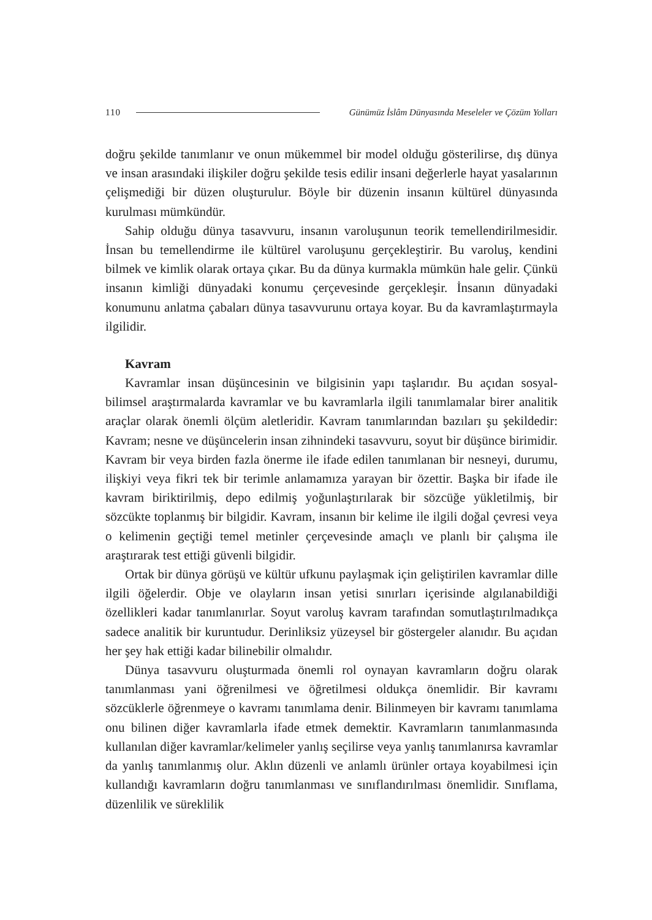110 Günümüz İslâm Dünyasında Meseleler ve Çözüm Yolları
doğru şekilde tanımlanır ve onun mükemmel bir model olduğu gösterilirse, dış dünya ve insan arasındaki ilişkiler doğru şekilde tesis edilir insani değerlerle hayat yasalarının çelişmediği bir düzen oluşturulur. Böyle bir düzenin insanın kültürel dünyasında kurulması mümkündür.
Sahip olduğu dünya tasavvuru, insanın varoluşunun teorik temellendirilmesidir. İnsan bu temellendirme ile kültürel varoluşunu gerçekleştirir. Bu varoluş, kendini bilmek ve kimlik olarak ortaya çıkar. Bu da dünya kurmakla mümkün hale gelir. Çünkü insanın kimliği dünyadaki konumu çerçevesinde gerçekleşir. İnsanın dünyadaki konumunu anlatma çabaları dünya tasavvurunu ortaya koyar. Bu da kavramlaştırmayla ilgilidir.
Kavram
Kavramlar insan düşüncesinin ve bilgisinin yapı taşlarıdır. Bu açıdan sosyal-bilimsel araştırmalarda kavramlar ve bu kavramlarla ilgili tanımlamalar birer analitik araçlar olarak önemli ölçüm aletleridir. Kavram tanımlarından bazıları şu şekildedir: Kavram; nesne ve düşüncelerin insan zihnindeki tasavvuru, soyut bir düşünce birimidir. Kavram bir veya birden fazla önerme ile ifade edilen tanımlanan bir nesneyi, durumu, ilişkiyi veya fikri tek bir terimle anlamamıza yarayan bir özettir. Başka bir ifade ile kavram biriktirilmiş, depo edilmiş yoğunlaştırılarak bir sözcüğe yükletilmiş, bir sözcükte toplanmış bir bilgidir. Kavram, insanın bir kelime ile ilgili doğal çevresi veya o kelimenin geçtiği temel metinler çerçevesinde amaçlı ve planlı bir çalışma ile araştırarak test ettiği güvenli bilgidir.
Ortak bir dünya görüşü ve kültür ufkunu paylaşmak için geliştirilen kavramlar dille ilgili öğelerdir. Obje ve olayların insan yetisi sınırları içerisinde algılanabildiği özellikleri kadar tanımlanırlar. Soyut varoluş kavram tarafından somutlaştırılmadıkça sadece analitik bir kuruntudur. Derinliksiz yüzeysel bir göstergeler alanıdır. Bu açıdan her şey hak ettiği kadar bilinebilir olmalıdır.
Dünya tasavvuru oluşturmada önemli rol oynayan kavramların doğru olarak tanımlanması yani öğrenilmesi ve öğretilmesi oldukça önemlidir. Bir kavramı sözcüklerle öğrenmeye o kavramı tanımlama denir. Bilinmeyen bir kavramı tanımlama onu bilinen diğer kavramlarla ifade etmek demektir. Kavramların tanımlanmasında kullanılan diğer kavramlar/kelimeler yanlış seçilirse veya yanlış tanımlanırsa kavramlar da yanlış tanımlanmış olur. Aklın düzenli ve anlamlı ürünler ortaya koyabilmesi için kullandığı kavramların doğru tanımlanması ve sınıflandırılması önemlidir. Sınıflama, düzenlilik ve süreklilik